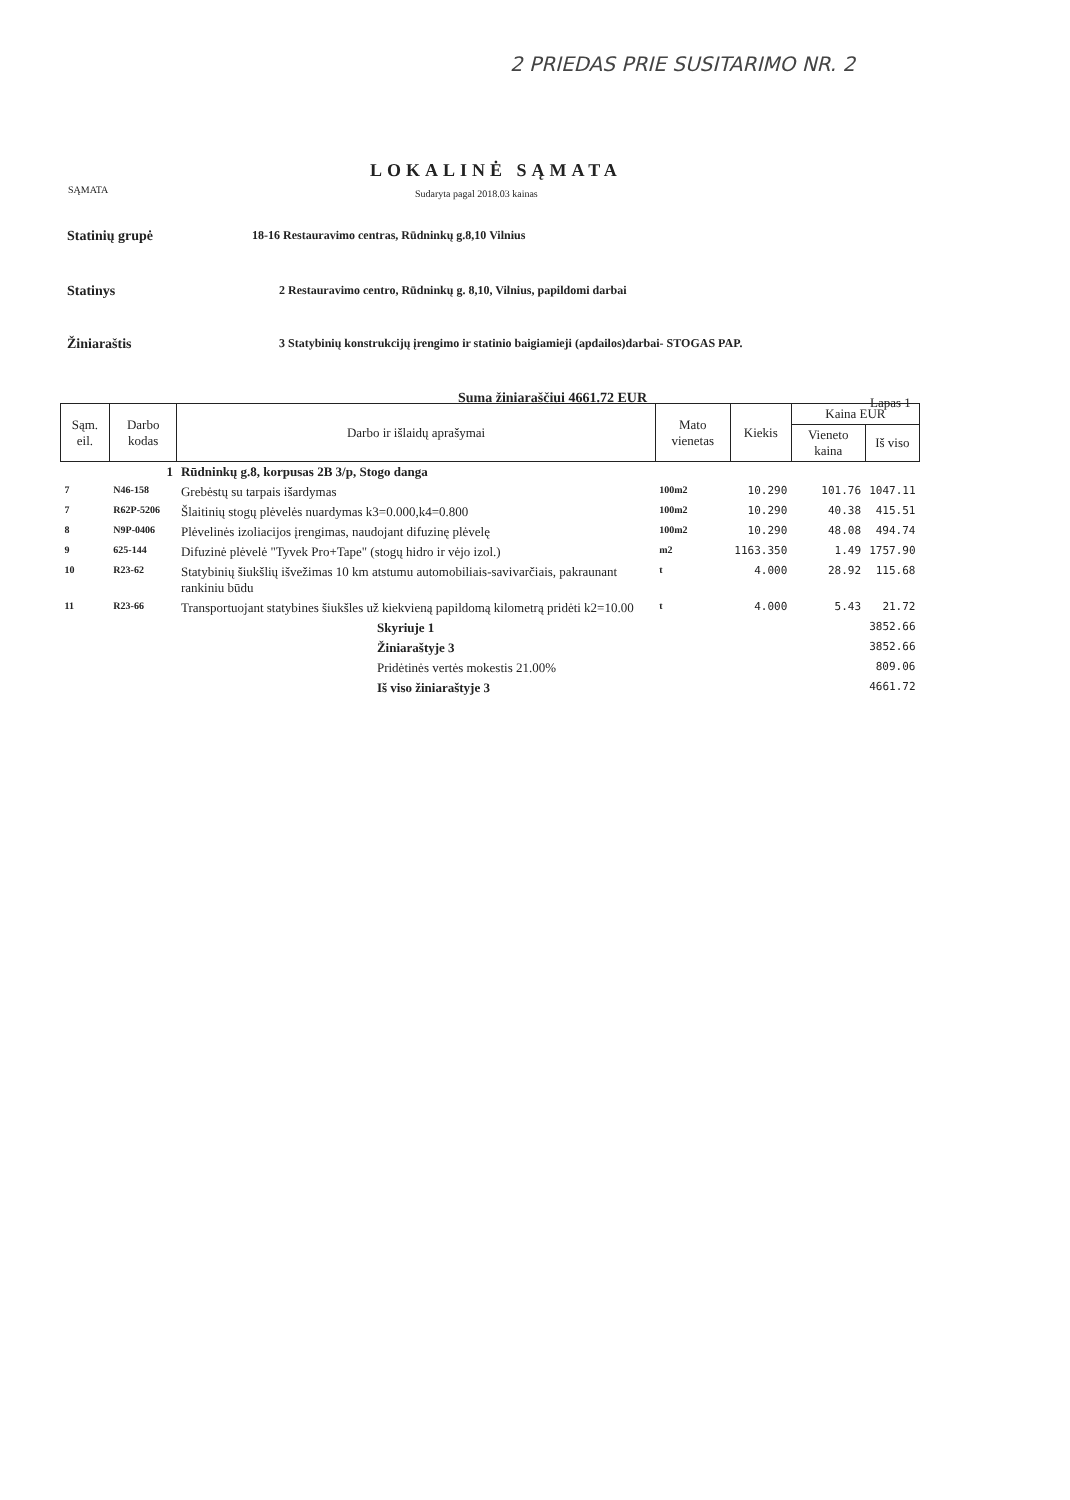2 PRIEDAS PRIE SUSITARIMO NR. 2
LOKALINĖ SĄMATA
SĄMATA Sudaryta pagal 2018.03 kainas
Statinių grupė 18-16 Restauravimo centras, Rūdninkų g.8,10 Vilnius
Statinys 2 Restauravimo centro, Rūdninkų g. 8,10, Vilnius, papildomi darbai
Žiniaraštis 3 Statybinių konstrukcijų įrengimo ir statinio baigiamieji (apdailos)darbai- STOGAS PAP.
Suma žiniaraščiui 4661.72 EUR Lapas 1
| Sąm. eil. | Darbo kodas | Darbo ir išlaidų aprašymai | Mato vienetas | Kiekis | Kaina EUR | |
| --- | --- | --- | --- | --- | --- | --- |
| | | | | | Vieneto kaina | Iš viso |
| | 1 | Rūdninkų g.8, korpusas 2B 3/p, Stogo danga | | | | |
| 7 | N46-158 | Grebėstų su tarpais išardymas | 100m2 | 10.290 | 101.76 | 1047.11 |
| 7 | R62P-5206 | Šlaitinių stogų plėvelės nuardymas k3=0.000,k4=0.800 | 100m2 | 10.290 | 40.38 | 415.51 |
| 8 | N9P-0406 | Plėvelinės izoliacijos įrengimas, naudojant difuzinę plėvelę | 100m2 | 10.290 | 48.08 | 494.74 |
| 9 | 625-144 | Difuzinė plėvelė "Tyvek Pro+Tape" (stogų hidro ir vėjo izol.) | m2 | 1163.350 | 1.49 | 1757.90 |
| 10 | R23-62 | Statybinių šiukšlių išvežimas 10 km atstumu automobiliais-savivarčiais, pakraunant rankiniu būdu | t | 4.000 | 28.92 | 115.68 |
| 11 | R23-66 | Transportuojant statybines šiukšles už kiekvieną papildomą kilometrą pridėti k2=10.00 | t | 4.000 | 5.43 | 21.72 |
| | | Skyriuje 1 | | | | 3852.66 |
| | | Žiniaraštyje 3 | | | | 3852.66 |
| | | Pridėtinės vertės mokestis 21.00% | | | | 809.06 |
| | | Iš viso žiniaraštyje 3 | | | | 4661.72 |